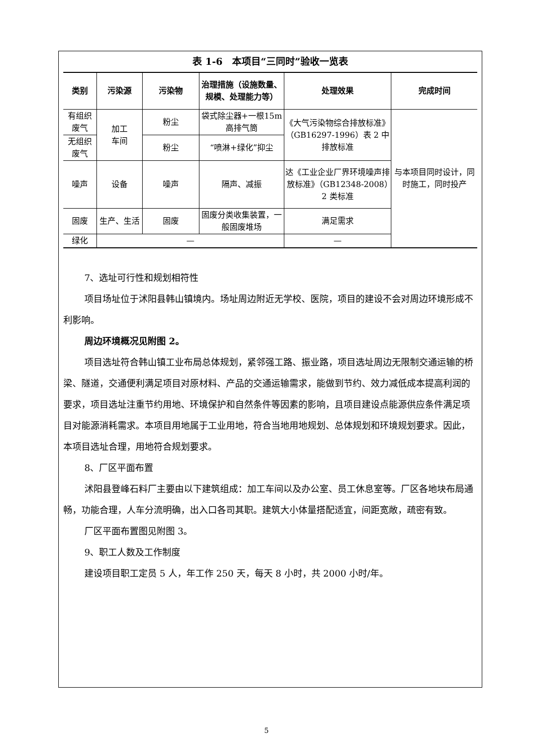表 1-6　本项目“三同时”验收一览表
| 类别 | 污染源 | 污染物 | 治理措施（设施数量、规模、处理能力等） | 处理效果 | 完成时间 |
| --- | --- | --- | --- | --- | --- |
| 有组织废气 | 加工 车间 | 粉尘 | 袋式除尘器+一根15m 高排气筒 | 《大气污染物综合排放标准》（GB16297-1996）表 2 中排放标准 | 与本项目同时设计，同时施工，同时投产 |
| 无组织废气 | | 粉尘 | “喷淋+绿化”抑尘 | | |
| 噪声 | 设备 | 噪声 | 隔声、减振 | 达《工业企业厂界环境噪声排放标准》（GB12348-2008）2 类标准 | |
| 固废 | 生产、生活 | 固废 | 固废分类收集装置，一般固废堆场 | 满足需求 | |
| 绿化 | — | | | — | |
7、选址可行性和规划相符性
项目场址位于沭阳县韩山镇境内。场址周边附近无学校、医院，项目的建设不会对周边环境形成不利影响。
周边环境概况见附图 2。
项目选址符合韩山镇工业布局总体规划，紧邻强工路、振业路，项目选址周边无限制交通运输的桥梁、隧道，交通便利满足项目对原材料、产品的交通运输需求，能做到节约、效力减低成本提高利润的要求，项目选址注重节约用地、环境保护和自然条件等因素的影响，且项目建设点能源供应条件满足项目对能源消耗需求。本项目用地属于工业用地，符合当地用地规划、总体规划和环境规划要求。因此，本项目选址合理，用地符合规划要求。
8、厂区平面布置
沭阳县登峰石料厂主要由以下建筑组成：加工车间以及办公室、员工休息室等。厂区各地块布局通畅，功能合理，人车分流明确，出入口各司其职。建筑大小体量搭配适宜，间距宽敞，疏密有致。
厂区平面布置图见附图 3。
9、职工人数及工作制度
建设项目职工定员 5 人，年工作 250 天，每天 8 小时，共 2000 小时/年。
5